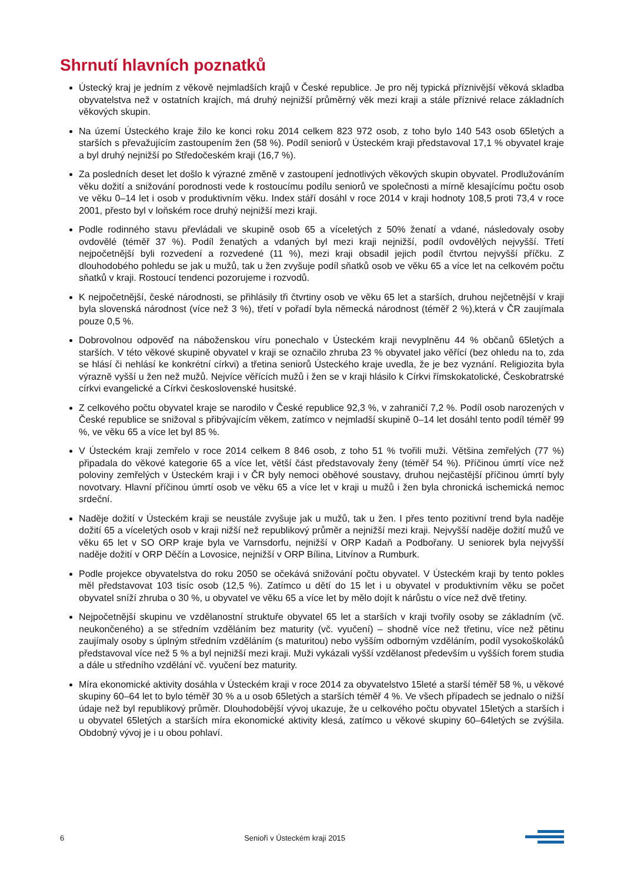Shrnutí hlavních poznatků
Ústecký kraj je jedním z věkově nejmladších krajů v České republice. Je pro něj typická příznivější věková skladba obyvatelstva než v ostatních krajích, má druhý nejnižší průměrný věk mezi kraji a stále příznivé relace základních věkových skupin.
Na území Ústeckého kraje žilo ke konci roku 2014 celkem 823 972 osob, z toho bylo 140 543 osob 65letých a starších s převažujícím zastoupením žen (58 %). Podíl seniorů v Ústeckém kraji představoval 17,1 % obyvatel kraje a byl druhý nejnižší po Středočeském kraji (16,7 %).
Za posledních deset let došlo k výrazné změně v zastoupení jednotlivých věkových skupin obyvatel. Prodlužováním věku dožití a snižování porodnosti vede k rostoucímu podílu seniorů ve společnosti a mírně klesajícímu počtu osob ve věku 0–14 let i osob v produktivním věku. Index stáří dosáhl v roce 2014 v kraji hodnoty 108,5 proti 73,4 v roce 2001, přesto byl v loňském roce druhý nejnižší mezi kraji.
Podle rodinného stavu převládali ve skupině osob 65 a víceletých z 50% ženatí a vdané, následovaly osoby ovdovělé (téměř 37 %). Podíl ženatých a vdaných byl mezi kraji nejnižší, podíl ovdovělých nejvyšší. Třetí nejpočetnější byli rozvedení a rozvedené (11 %), mezi kraji obsadil jejich podíl čtvrtou nejvyšší příčku. Z dlouhodobého pohledu se jak u mužů, tak u žen zvyšuje podíl sňatků osob ve věku 65 a více let na celkovém počtu sňatků v kraji. Rostoucí tendenci pozorujeme i rozvodů.
K nejpočetnější, české národnosti, se přihlásily tři čtvrtiny osob ve věku 65 let a starších, druhou nejčetnější v kraji byla slovenská národnost (více než 3 %), třetí v pořadí byla německá národnost (téměř 2 %),která v ČR zaujímala pouze 0,5 %.
Dobrovolnou odpověď na náboženskou víru ponechalo v Ústeckém kraji nevyplněnu 44 % občanů 65letých a starších. V této věkové skupině obyvatel v kraji se označilo zhruba 23 % obyvatel jako věřící (bez ohledu na to, zda se hlásí či nehlásí ke konkrétní církvi) a třetina seniorů Ústeckého kraje uvedla, že je bez vyznání. Religiozita byla výrazně vyšší u žen než mužů. Nejvíce věřících mužů i žen se v kraji hlásilo k Církvi římskokatolické, Českobratrské církvi evangelické a Církvi československé husitské.
Z celkového počtu obyvatel kraje se narodilo v České republice 92,3 %, v zahraničí 7,2 %. Podíl osob narozených v České republice se snižoval s přibývajícím věkem, zatímco v nejmladší skupině 0–14 let dosáhl tento podíl téměř 99 %, ve věku 65 a více let byl 85 %.
V Ústeckém kraji zemřelo v roce 2014 celkem 8 846 osob, z toho 51 % tvořili muži. Většina zemřelých (77 %) připadala do věkové kategorie 65 a více let, větší část představovaly ženy (téměř 54 %). Příčinou úmrtí více než poloviny zemřelých v Ústeckém kraji i v ČR byly nemoci oběhové soustavy, druhou nejčastější příčinou úmrtí byly novotvary. Hlavní příčinou úmrtí osob ve věku 65 a více let v kraji u mužů i žen byla chronická ischemická nemoc srdeční.
Naděje dožití v Ústeckém kraji se neustále zvyšuje jak u mužů, tak u žen. I přes tento pozitivní trend byla naděje dožití 65 a víceletých osob v kraji nižší než republikový průměr a nejnižší mezi kraji. Nejvyšší naděje dožití mužů ve věku 65 let v SO ORP kraje byla ve Varnsdorfu, nejnižší v ORP Kadaň a Podbořany. U seniorek byla nejvyšší naděje dožití v ORP Děčín a Lovosice, nejnižší v ORP Bílina, Litvínov a Rumburk.
Podle projekce obyvatelstva do roku 2050 se očekává snižování počtu obyvatel. V Ústeckém kraji by tento pokles měl představovat 103 tisíc osob (12,5 %). Zatímco u dětí do 15 let i u obyvatel v produktivním věku se počet obyvatel sníží zhruba o 30 %, u obyvatel ve věku 65 a více let by mělo dojít k nárůstu o více než dvě třetiny.
Nejpočetnější skupinu ve vzdělanostní struktuře obyvatel 65 let a starších v kraji tvořily osoby se základním (vč. neukončeného) a se středním vzděláním bez maturity (vč. vyučení) – shodně více než třetinu, více než pětinu zaujímaly osoby s úplným středním vzděláním (s maturitou) nebo vyšším odborným vzděláním, podíl vysokoškoláků představoval více než 5 % a byl nejnižší mezi kraji. Muži vykázali vyšší vzdělanost především u vyšších forem studia a dále u středního vzdělání vč. vyučení bez maturity.
Míra ekonomické aktivity dosáhla v Ústeckém kraji v roce 2014 za obyvatelstvo 15leté a starší téměř 58 %, u věkové skupiny 60–64 let to bylo téměř 30 % a u osob 65letých a starších téměř 4 %. Ve všech případech se jednalo o nižší údaje než byl republikový průměr. Dlouhodobější vývoj ukazuje, že u celkového počtu obyvatel 15letých a starších i u obyvatel 65letých a starších míra ekonomické aktivity klesá, zatímco u věkové skupiny 60–64letých se zvýšila. Obdobný vývoj je i u obou pohlaví.
6 Senioři v Ústeckém kraji 2015